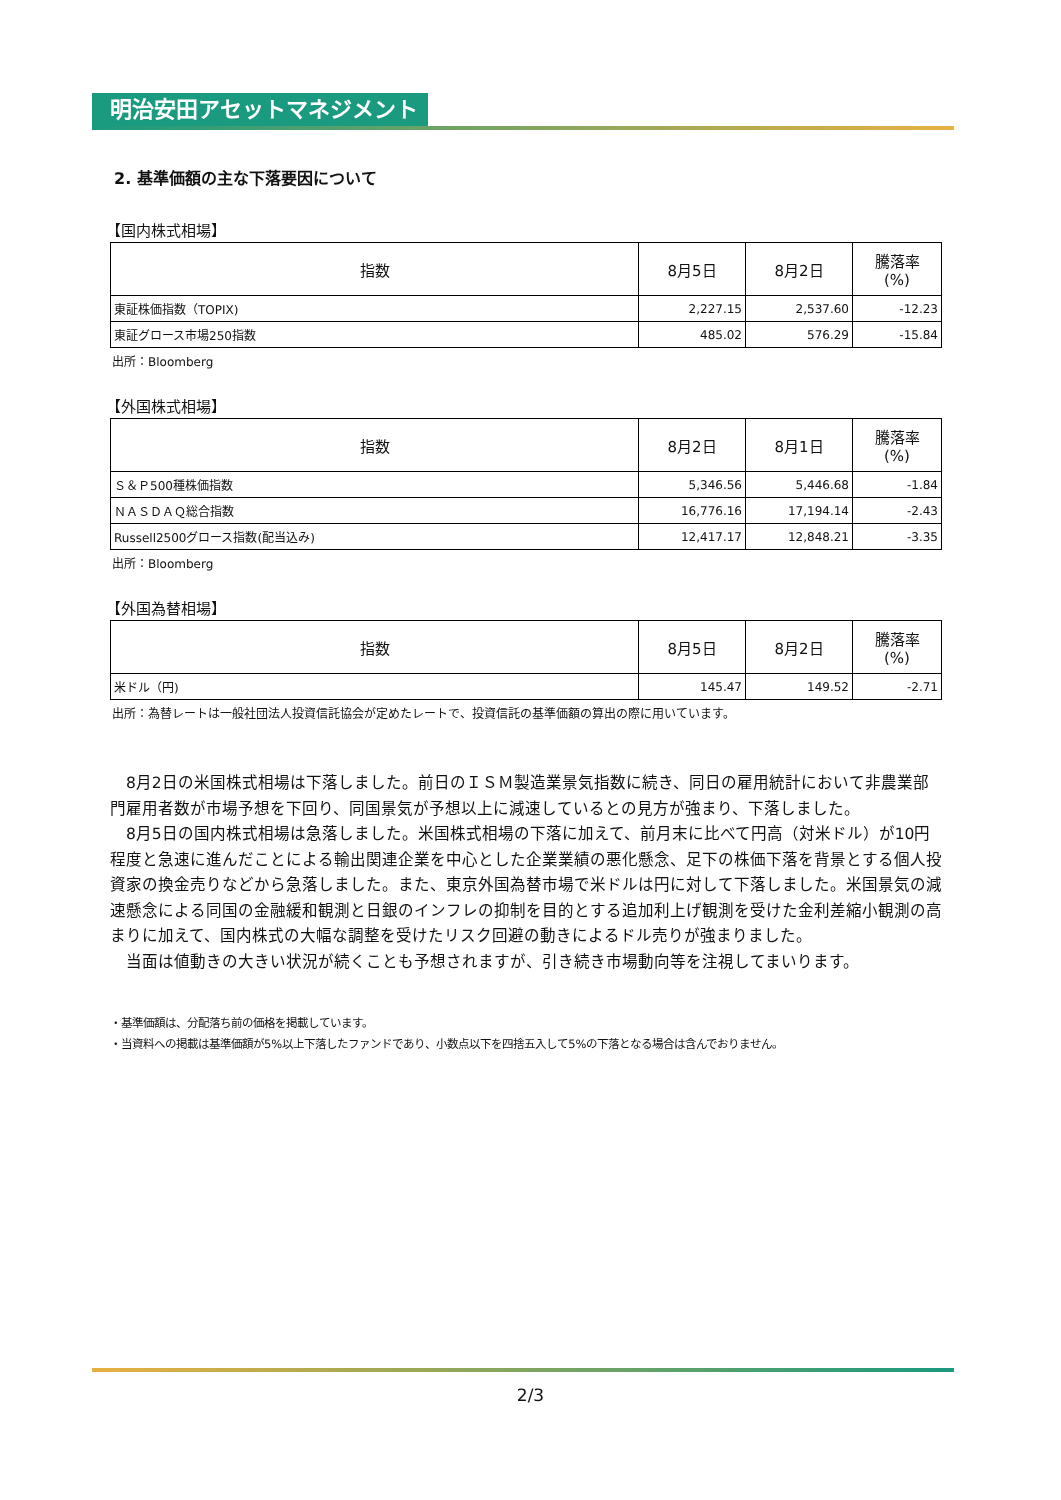明治安田アセットマネジメント
2. 基準価額の主な下落要因について
【国内株式相場】
| 指数 | 8月5日 | 8月2日 | 騰落率 (%) |
| --- | --- | --- | --- |
| 東証株価指数（TOPIX) | 2,227.15 | 2,537.60 | -12.23 |
| 東証グロース市場250指数 | 485.02 | 576.29 | -15.84 |
出所：Bloomberg
【外国株式相場】
| 指数 | 8月2日 | 8月1日 | 騰落率 (%) |
| --- | --- | --- | --- |
| Ｓ＆Ｐ500種株価指数 | 5,346.56 | 5,446.68 | -1.84 |
| ＮＡＳＤＡＱ総合指数 | 16,776.16 | 17,194.14 | -2.43 |
| Russell2500グロース指数(配当込み) | 12,417.17 | 12,848.21 | -3.35 |
出所：Bloomberg
【外国為替相場】
| 指数 | 8月5日 | 8月2日 | 騰落率 (%) |
| --- | --- | --- | --- |
| 米ドル（円) | 145.47 | 149.52 | -2.71 |
出所：為替レートは一般社団法人投資信託協会が定めたレートで、投資信託の基準価額の算出の際に用いています。
　8月2日の米国株式相場は下落しました。前日のＩＳＭ製造業景気指数に続き、同日の雇用統計において非農業部門雇用者数が市場予想を下回り、同国景気が予想以上に減速しているとの見方が強まり、下落しました。
　8月5日の国内株式相場は急落しました。米国株式相場の下落に加えて、前月末に比べて円高（対米ドル）が10円程度と急速に進んだことによる輸出関連企業を中心とした企業業績の悪化懸念、足下の株価下落を背景とする個人投資家の換金売りなどから急落しました。また、東京外国為替市場で米ドルは円に対して下落しました。米国景気の減速懸念による同国の金融緩和観測と日銀のインフレの抑制を目的とする追加利上げ観測を受けた金利差縮小観測の高まりに加えて、国内株式の大幅な調整を受けたリスク回避の動きによるドル売りが強まりました。
　当面は値動きの大きい状況が続くことも予想されますが、引き続き市場動向等を注視してまいります。
・基準価額は、分配落ち前の価格を掲載しています。
・当資料への掲載は基準価額が5%以上下落したファンドであり、小数点以下を四捨五入して5%の下落となる場合は含んでおりません。
2/3